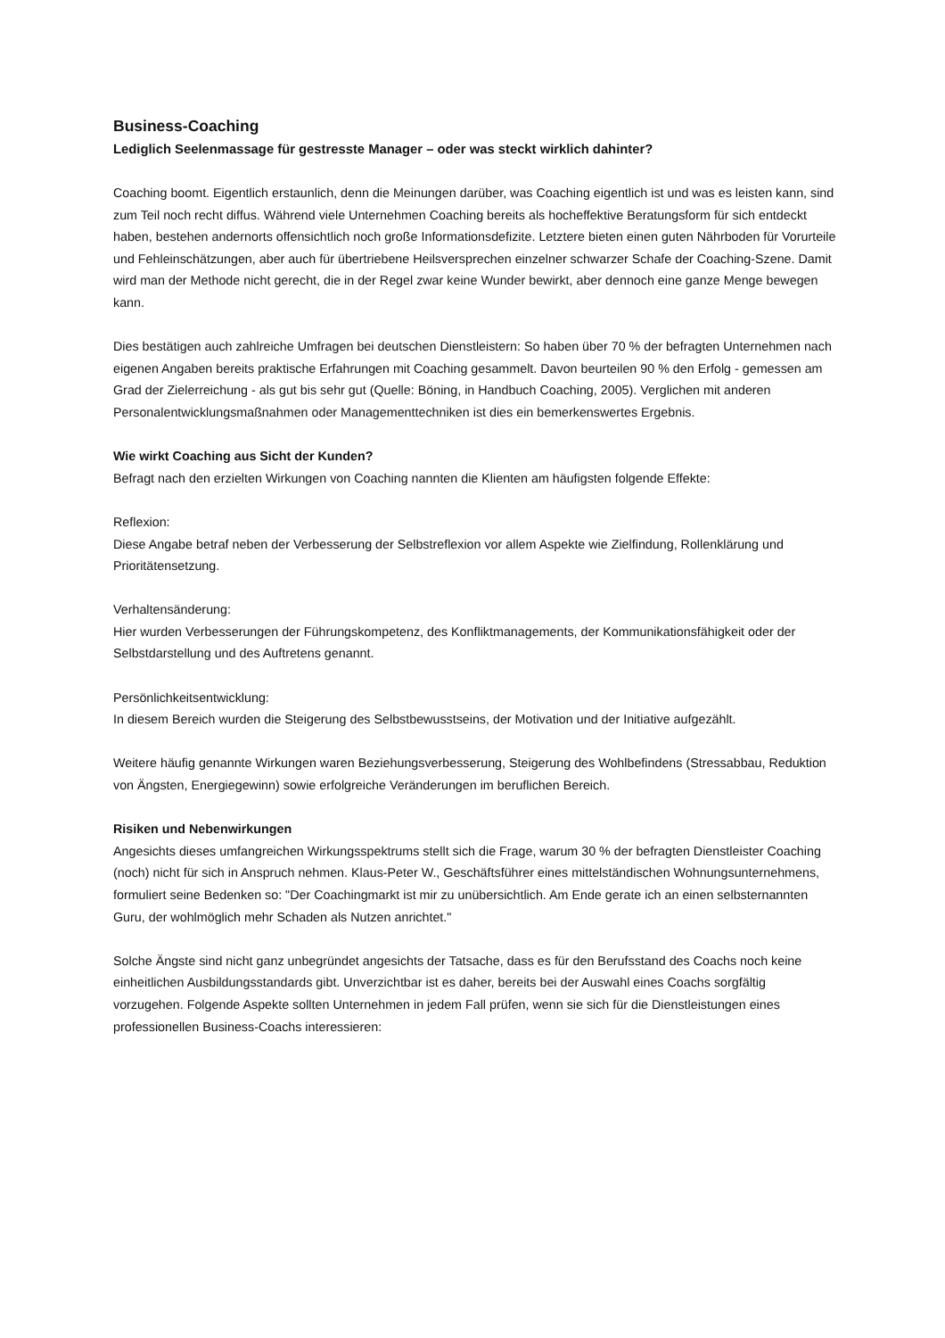Business-Coaching
Lediglich Seelenmassage für gestresste Manager – oder was steckt wirklich dahinter?
Coaching boomt. Eigentlich erstaunlich, denn die Meinungen darüber, was Coaching eigentlich ist und was es leisten kann, sind zum Teil noch recht diffus. Während viele Unternehmen Coaching bereits als hocheffektive Beratungsform für sich entdeckt haben, bestehen andernorts offensichtlich noch große Informationsdefizite. Letztere bieten einen guten Nährboden für Vorurteile und Fehleinschätzungen, aber auch für übertriebene Heilsversprechen einzelner schwarzer Schafe der Coaching-Szene. Damit wird man der Methode nicht gerecht, die in der Regel zwar keine Wunder bewirkt, aber dennoch eine ganze Menge bewegen kann.
Dies bestätigen auch zahlreiche Umfragen bei deutschen Dienstleistern: So haben über 70 % der befragten Unternehmen nach eigenen Angaben bereits praktische Erfahrungen mit Coaching gesammelt. Davon beurteilen 90 % den Erfolg - gemessen am Grad der Zielerreichung - als gut bis sehr gut (Quelle: Böning, in Handbuch Coaching, 2005). Verglichen mit anderen Personalentwicklungsmaßnahmen oder Managementtechniken ist dies ein bemerkenswertes Ergebnis.
Wie wirkt Coaching aus Sicht der Kunden?
Befragt nach den erzielten Wirkungen von Coaching nannten die Klienten am häufigsten folgende Effekte:
Reflexion:
Diese Angabe betraf neben der Verbesserung der Selbstreflexion vor allem Aspekte wie Zielfindung, Rollenklärung und Prioritätensetzung.
Verhaltensänderung:
Hier wurden Verbesserungen der Führungskompetenz, des Konfliktmanagements, der Kommunikationsfähigkeit oder der Selbstdarstellung und des Auftretens genannt.
Persönlichkeitsentwicklung:
In diesem Bereich wurden die Steigerung des Selbstbewusstseins, der Motivation und der Initiative aufgezählt.
Weitere häufig genannte Wirkungen waren Beziehungsverbesserung, Steigerung des Wohlbefindens (Stressabbau, Reduktion von Ängsten, Energiegewinn) sowie erfolgreiche Veränderungen im beruflichen Bereich.
Risiken und Nebenwirkungen
Angesichts dieses umfangreichen Wirkungsspektrums stellt sich die Frage, warum 30 % der befragten Dienstleister Coaching (noch) nicht für sich in Anspruch nehmen. Klaus-Peter W., Geschäftsführer eines mittelständischen Wohnungsunternehmens, formuliert seine Bedenken so: "Der Coachingmarkt ist mir zu unübersichtlich. Am Ende gerate ich an einen selbsternannten Guru, der wohlmöglich mehr Schaden als Nutzen anrichtet."
Solche Ängste sind nicht ganz unbegründet angesichts der Tatsache, dass es für den Berufsstand des Coachs noch keine einheitlichen Ausbildungsstandards gibt. Unverzichtbar ist es daher, bereits bei der Auswahl eines Coachs sorgfältig vorzugehen. Folgende Aspekte sollten Unternehmen in jedem Fall prüfen, wenn sie sich für die Dienstleistungen eines professionellen Business-Coachs interessieren: